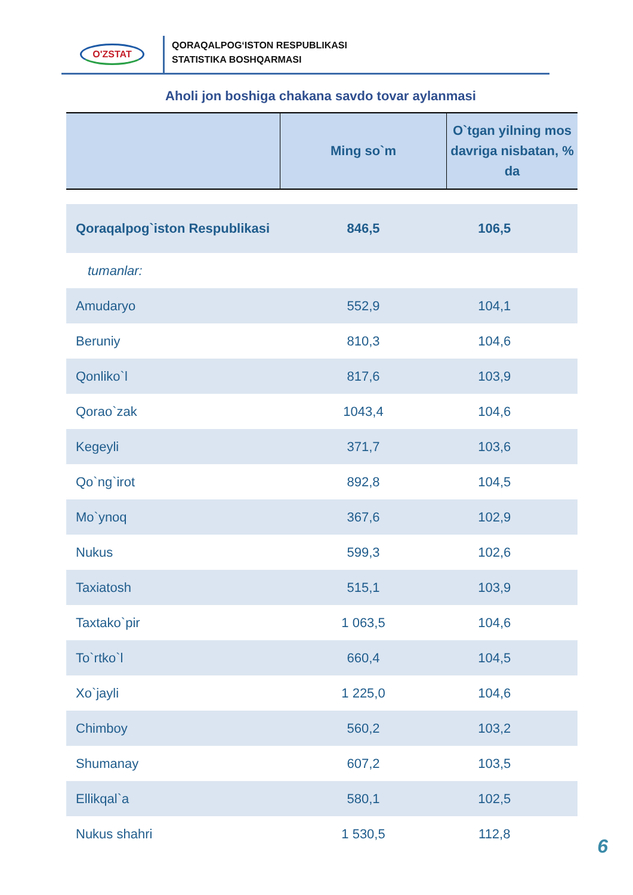O'ZSTAT
QORAQALPOG‘ISTON RESPUBLIKASI
STATISTIKA BOSHQARMASI
Aholi jon boshiga chakana savdo tovar aylanmasi
| | Ming so`m | O`tgan yilning mos davriga nisbatan, % da |
| --- | --- | --- |
| Qoraqalpog`iston Respublikasi | 846,5 | 106,5 |
| tumanlar: | | |
| Amudaryo | 552,9 | 104,1 |
| Beruniy | 810,3 | 104,6 |
| Qonliko`l | 817,6 | 103,9 |
| Qorao`zak | 1043,4 | 104,6 |
| Kegeyli | 371,7 | 103,6 |
| Qo`ng`irot | 892,8 | 104,5 |
| Mo`ynoq | 367,6 | 102,9 |
| Nukus | 599,3 | 102,6 |
| Taxiatosh | 515,1 | 103,9 |
| Taxtako`pir | 1 063,5 | 104,6 |
| To`rtko`l | 660,4 | 104,5 |
| Xo`jayli | 1 225,0 | 104,6 |
| Chimboy | 560,2 | 103,2 |
| Shumanay | 607,2 | 103,5 |
| Ellikqal`a | 580,1 | 102,5 |
| Nukus shahri | 1 530,5 | 112,8 |
6